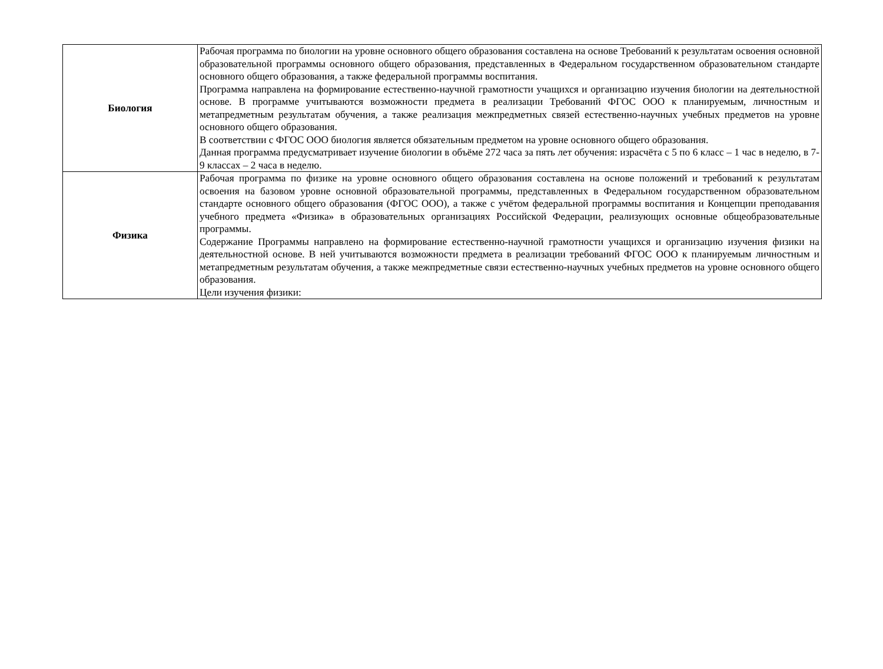| Биология | Рабочая программа по биологии на уровне основного общего образования составлена на основе Требований к результатам освоения основной образовательной программы основного общего образования, представленных в Федеральном государственном образовательном стандарте основного общего образования, а также федеральной программы воспитания. Программа направлена на формирование естественно-научной грамотности учащихся и организацию изучения биологии на деятельностной основе. В программе учитываются возможности предмета в реализации Требований ФГОС ООО к планируемым, личностным и метапредметным результатам обучения, а также реализация межпредметных связей естественно-научных учебных предметов на уровне основного общего образования. В соответствии с ФГОС ООО биология является обязательным предметом на уровне основного общего образования. Данная программа предусматривает изучение биологии в объёме 272 часа за пять лет обучения: израсчёта с 5 по 6 класс – 1 час в неделю, в 7-9 классах – 2 часа в неделю. |
| Физика | Рабочая программа по физике на уровне основного общего образования составлена на основе положений и требований к результатам освоения на базовом уровне основной образовательной программы, представленных в Федеральном государственном образовательном стандарте основного общего образования (ФГОС ООО), а также с учётом федеральной программы воспитания и Концепции преподавания учебного предмета «Физика» в образовательных организациях Российской Федерации, реализующих основные общеобразовательные программы. Содержание Программы направлено на формирование естественно-научной грамотности учащихся и организацию изучения физики на деятельностной основе. В ней учитываются возможности предмета в реализации требований ФГОС ООО к планируемым личностным и метапредметным результатам обучения, а также межпредметные связи естественно-научных учебных предметов на уровне основного общего образования. Цели изучения физики: |